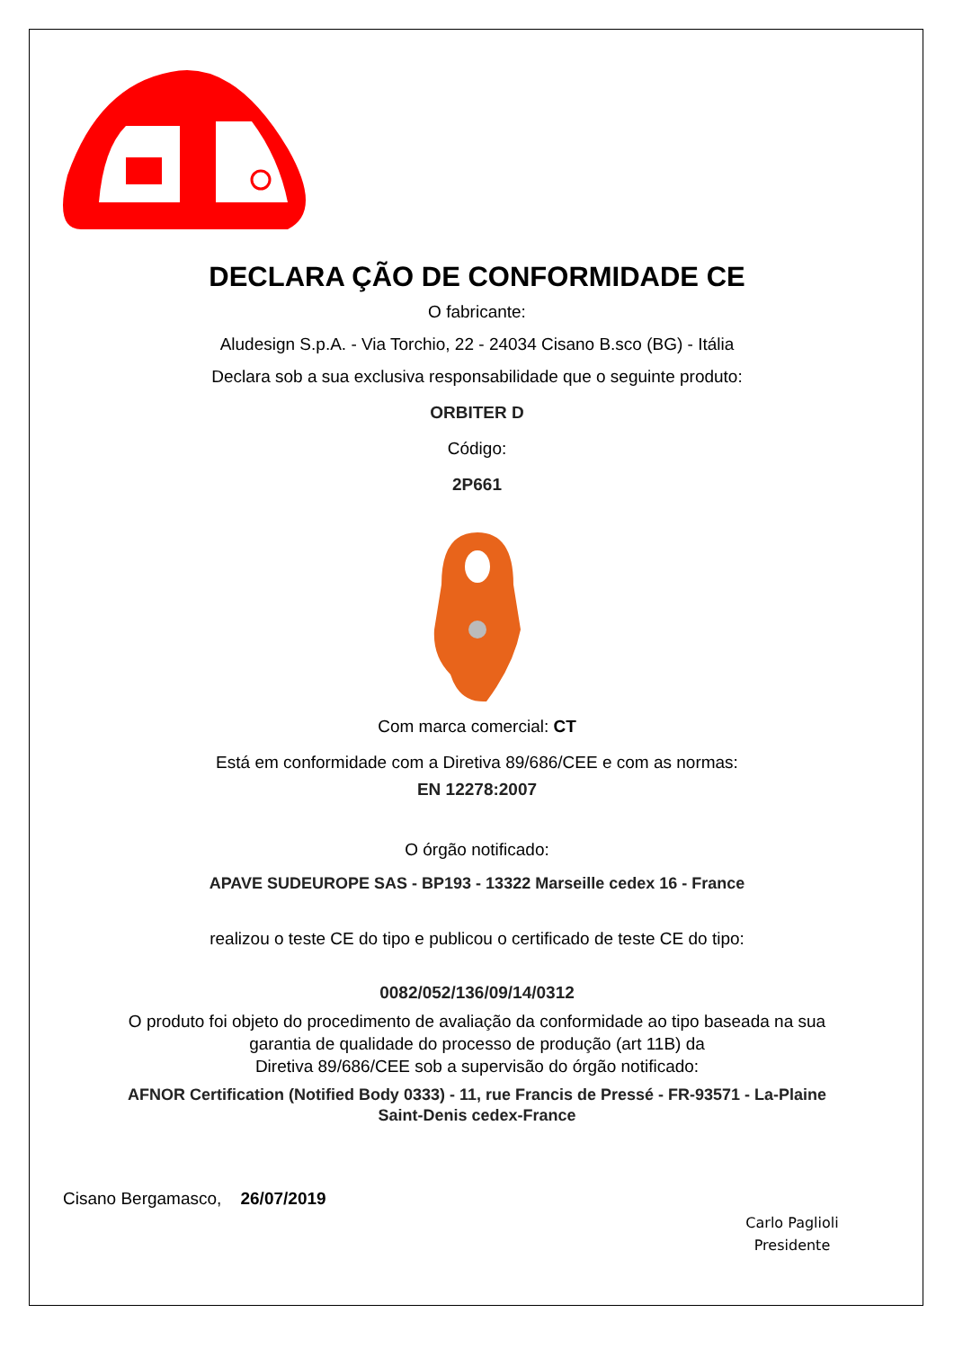DECLARA ÇÃO DE CONFORMIDADE CE
O fabricante:
Aludesign S.p.A. - Via Torchio, 22 - 24034 Cisano B.sco (BG) - Itália
Declara sob a sua exclusiva responsabilidade que o seguinte produto:
ORBITER D
Código:
2P661
Com marca comercial: CT
Está em conformidade com a Diretiva 89/686/CEE e com as normas:
EN 12278:2007
O órgão notificado:
APAVE SUDEUROPE SAS - BP193 - 13322 Marseille cedex 16 - France
realizou o teste CE do tipo e publicou o certificado de teste CE do tipo:
0082/052/136/09/14/0312
O produto foi objeto do procedimento de avaliação da conformidade ao tipo baseada na sua
garantia de qualidade do processo de produção (art 11B) da
Diretiva 89/686/CEE sob a supervisão do órgão notificado:
AFNOR Certification (Notified Body 0333) - 11, rue Francis de Pressé - FR-93571 - La-Plaine
Saint-Denis cedex-France
Cisano Bergamasco, 26/07/2019
Carlo Paglioli
Presidente